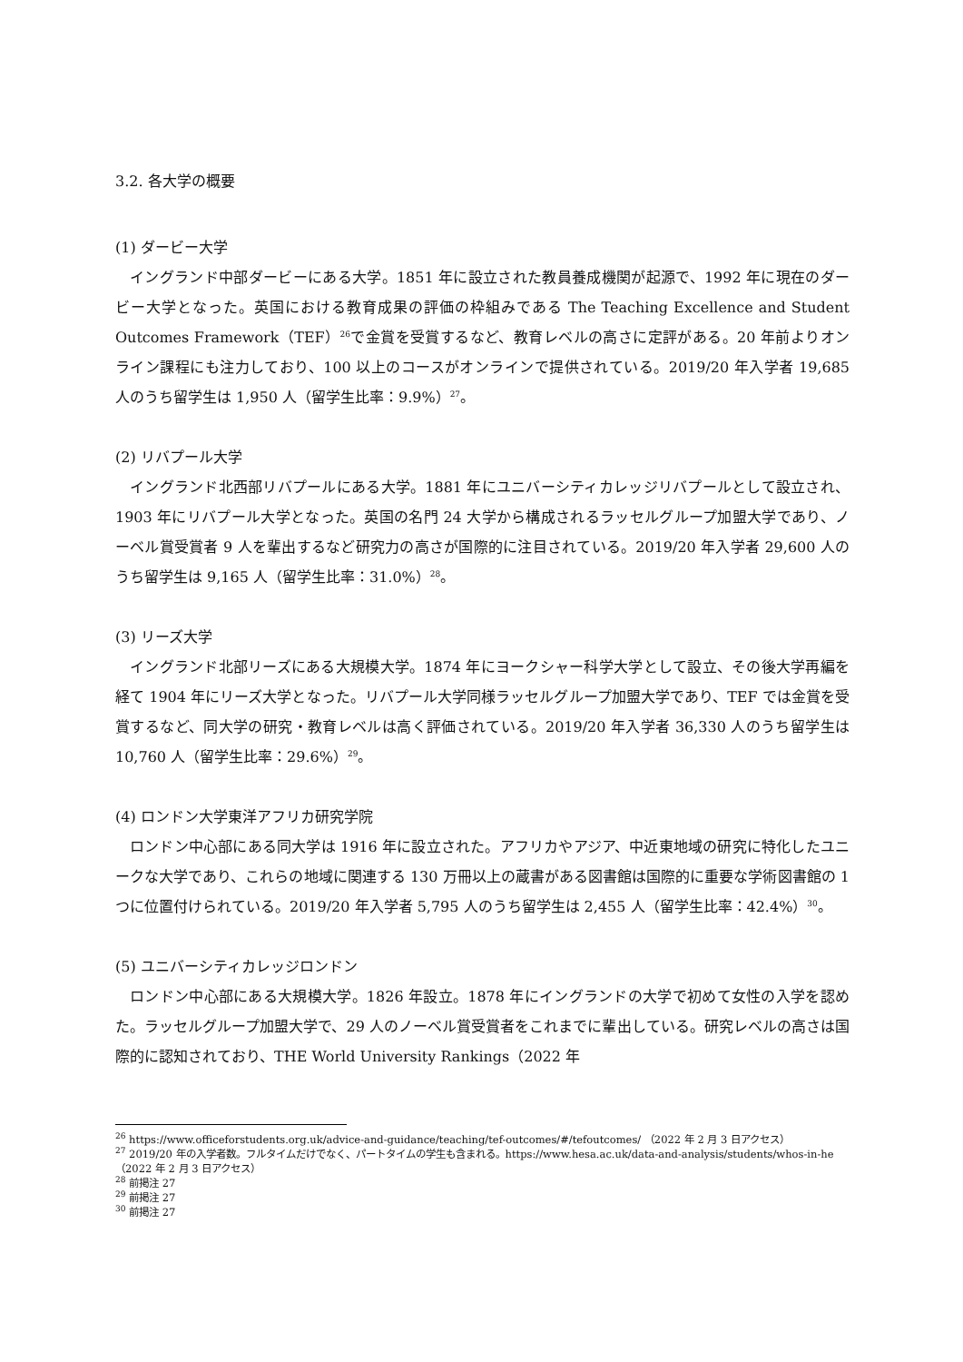3.2. 各大学の概要
(1) ダービー大学
イングランド中部ダービーにある大学。1851 年に設立された教員養成機関が起源で、1992 年に現在のダービー大学となった。英国における教育成果の評価の枠組みである The Teaching Excellence and Student Outcomes Framework（TEF）<sup>26</sup>で金賞を受賞するなど、教育レベルの高さに定評がある。20 年前よりオンライン課程にも注力しており、100 以上のコースがオンラインで提供されている。2019/20 年入学者 19,685 人のうち留学生は 1,950 人（留学生比率：9.9%）<sup>27</sup>。
(2) リバプール大学
イングランド北西部リバプールにある大学。1881 年にユニバーシティカレッジリバプールとして設立され、1903 年にリバプール大学となった。英国の名門 24 大学から構成されるラッセルグループ加盟大学であり、ノーベル賞受賞者 9 人を輩出するなど研究力の高さが国際的に注目されている。2019/20 年入学者 29,600 人のうち留学生は 9,165 人（留学生比率：31.0%）<sup>28</sup>。
(3) リーズ大学
イングランド北部リーズにある大規模大学。1874 年にヨークシャー科学大学として設立、その後大学再編を経て 1904 年にリーズ大学となった。リバプール大学同様ラッセルグループ加盟大学であり、TEF では金賞を受賞するなど、同大学の研究・教育レベルは高く評価されている。2019/20 年入学者 36,330 人のうち留学生は 10,760 人（留学生比率：29.6%）<sup>29</sup>。
(4) ロンドン大学東洋アフリカ研究学院
ロンドン中心部にある同大学は 1916 年に設立された。アフリカやアジア、中近東地域の研究に特化したユニークな大学であり、これらの地域に関連する 130 万冊以上の蔵書がある図書館は国際的に重要な学術図書館の 1 つに位置付けられている。2019/20 年入学者 5,795 人のうち留学生は 2,455 人（留学生比率：42.4%）<sup>30</sup>。
(5) ユニバーシティカレッジロンドン
ロンドン中心部にある大規模大学。1826 年設立。1878 年にイングランドの大学で初めて女性の入学を認めた。ラッセルグループ加盟大学で、29 人のノーベル賞受賞者をこれまでに輩出している。研究レベルの高さは国際的に認知されており、THE World University Rankings（2022 年
<sup>26</sup> https://www.officeforstudents.org.uk/advice-and-guidance/teaching/tef-outcomes/#/tefoutcomes/ （2022 年 2 月 3 日アクセス）
<sup>27</sup> 2019/20 年の入学者数。フルタイムだけでなく、パートタイムの学生も含まれる。https://www.hesa.ac.uk/data-and-analysis/students/whos-in-he （2022 年 2 月 3 日アクセス）
<sup>28</sup> 前掲注 27
<sup>29</sup> 前掲注 27
<sup>30</sup> 前掲注 27